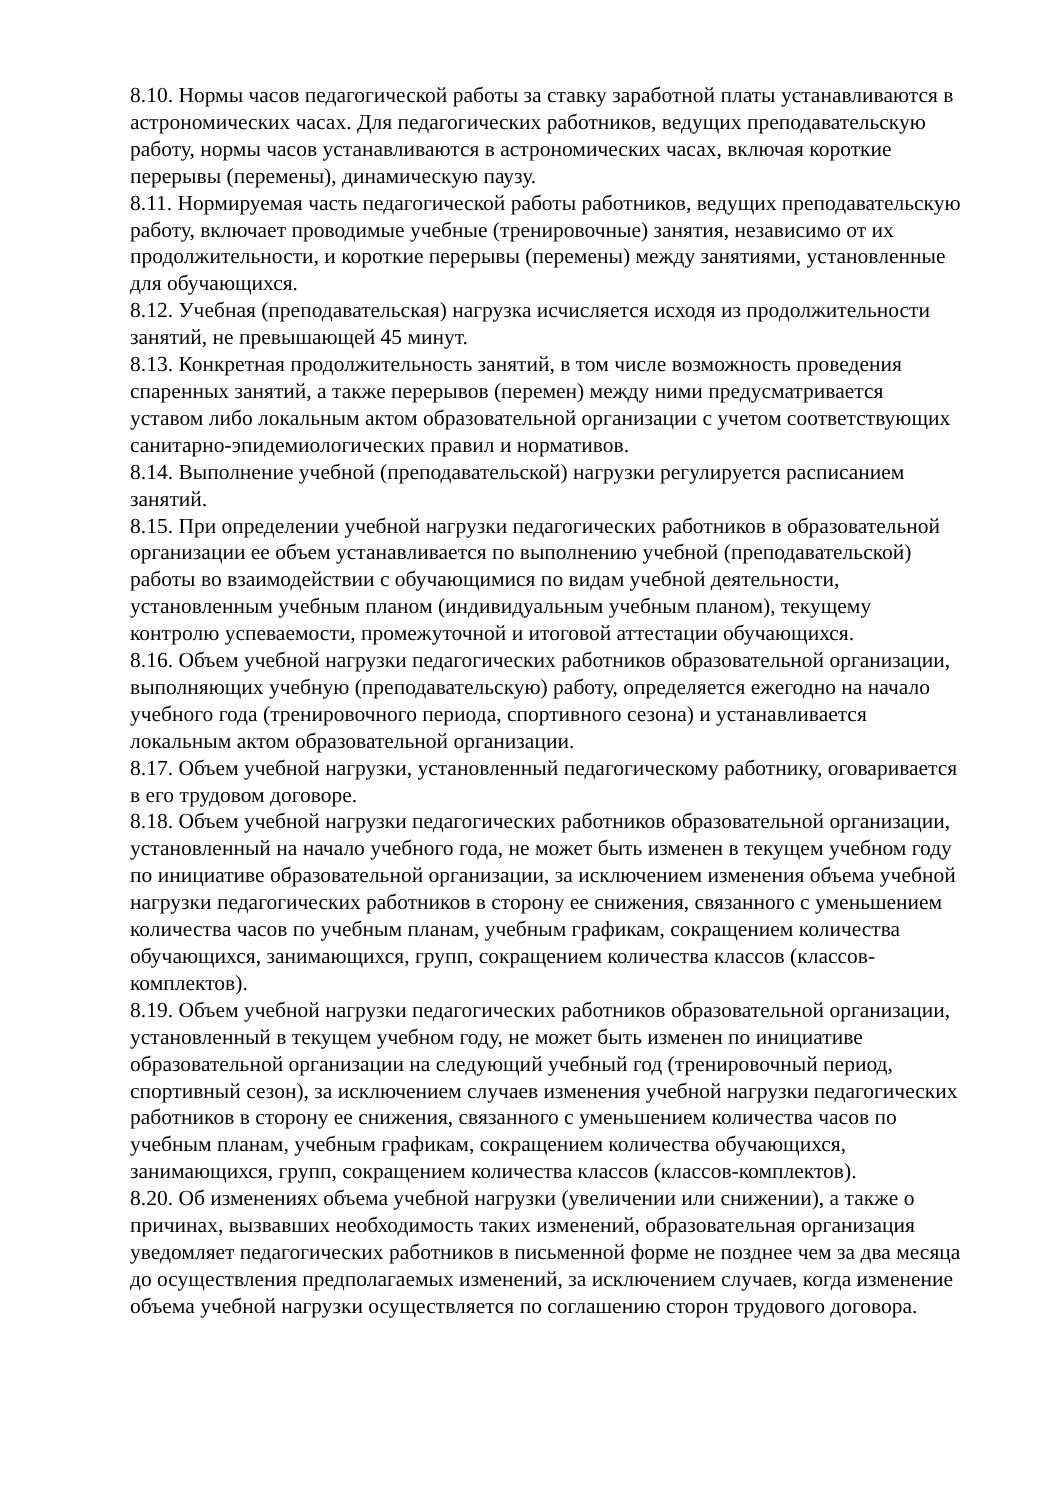8.10. Нормы часов педагогической работы за ставку заработной платы устанавливаются в астрономических часах. Для педагогических работников, ведущих преподавательскую работу, нормы часов устанавливаются в астрономических часах, включая короткие перерывы (перемены), динамическую паузу.
8.11. Нормируемая часть педагогической работы работников, ведущих преподавательскую работу, включает проводимые учебные (тренировочные) занятия, независимо от их продолжительности, и короткие перерывы (перемены) между занятиями, установленные для обучающихся.
8.12. Учебная (преподавательская) нагрузка исчисляется исходя из продолжительности занятий, не превышающей 45 минут.
8.13. Конкретная продолжительность занятий, в том числе возможность проведения спаренных занятий, а также перерывов (перемен) между ними предусматривается уставом либо локальным актом образовательной организации с учетом соответствующих санитарно-эпидемиологических правил и нормативов.
8.14. Выполнение учебной (преподавательской) нагрузки регулируется расписанием занятий.
8.15. При определении учебной нагрузки педагогических работников в образовательной организации ее объем устанавливается по выполнению учебной (преподавательской) работы во взаимодействии с обучающимися по видам учебной деятельности, установленным учебным планом (индивидуальным учебным планом), текущему контролю успеваемости, промежуточной и итоговой аттестации обучающихся.
8.16. Объем учебной нагрузки педагогических работников образовательной организации, выполняющих учебную (преподавательскую) работу, определяется ежегодно на начало учебного года (тренировочного периода, спортивного сезона) и устанавливается локальным актом образовательной организации.
8.17. Объем учебной нагрузки, установленный педагогическому работнику, оговаривается в его трудовом договоре.
8.18. Объем учебной нагрузки педагогических работников образовательной организации, установленный на начало учебного года, не может быть изменен в текущем учебном году по инициативе образовательной организации, за исключением изменения объема учебной нагрузки педагогических работников в сторону ее снижения, связанного с уменьшением количества часов по учебным планам, учебным графикам, сокращением количества обучающихся, занимающихся, групп, сокращением количества классов (классов-комплектов).
8.19. Объем учебной нагрузки педагогических работников образовательной организации, установленный в текущем учебном году, не может быть изменен по инициативе образовательной организации на следующий учебный год (тренировочный период, спортивный сезон), за исключением случаев изменения учебной нагрузки педагогических работников в сторону ее снижения, связанного с уменьшением количества часов по учебным планам, учебным графикам, сокращением количества обучающихся, занимающихся, групп, сокращением количества классов (классов-комплектов).
8.20. Об изменениях объема учебной нагрузки (увеличении или снижении), а также о причинах, вызвавших необходимость таких изменений, образовательная организация уведомляет педагогических работников в письменной форме не позднее чем за два месяца до осуществления предполагаемых изменений, за исключением случаев, когда изменение объема учебной нагрузки осуществляется по соглашению сторон трудового договора.